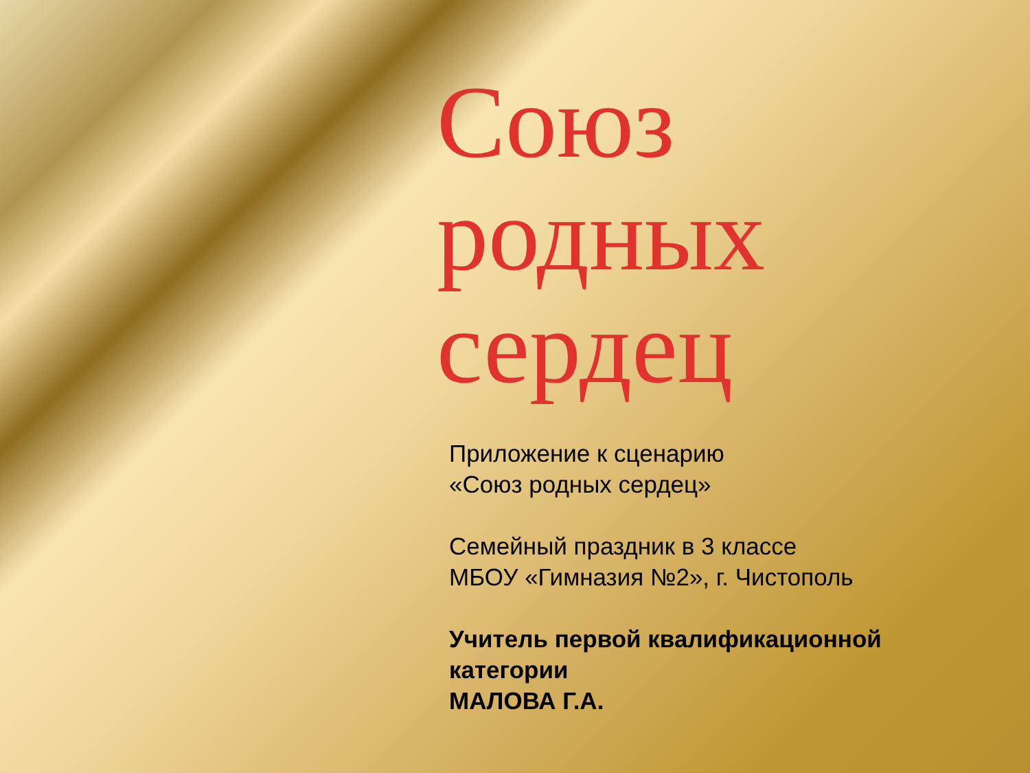Союз
родных
сердец
Приложение к сценарию
«Союз родных сердец»
Семейный праздник в 3 классе
МБОУ «Гимназия №2», г. Чистополь
Учитель первой квалификационной
категории
МАЛОВА Г.А.